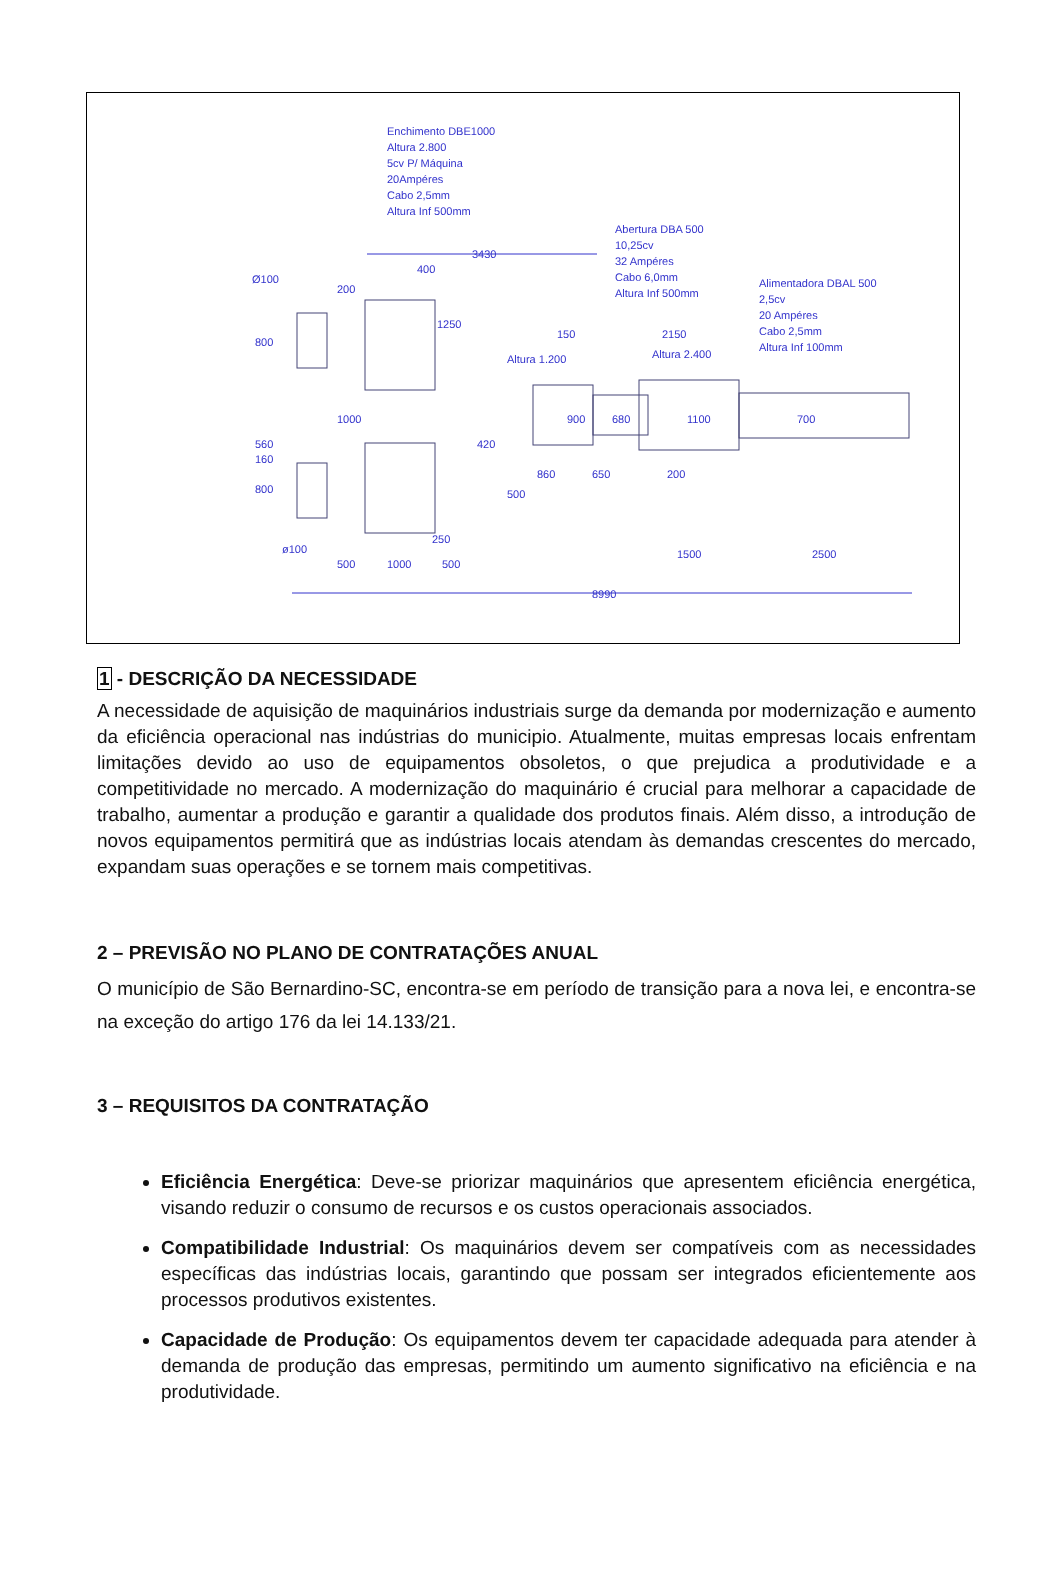Enchimento DBE1000
Altura 2.800
5cv P/ Máquina
20Ampéres
Cabo 2,5mm
Altura Inf 500mm
Abertura DBA 500
10,25cv
32 Ampéres
Cabo 6,0mm
Altura Inf 500mm
Alimentadora DBAL 500
2,5cv
20 Ampéres
Cabo 2,5mm
Altura Inf 100mm
3430
400
Ø100
200
1250
800
150
2150
Altura 2.400
Altura 1.200
1000
900
680
1100
700
560
160
420
800
860
650
200
500
250
ø100
500
1000
500
1500
2500
8990
1 - DESCRIÇÃO DA NECESSIDADE
A necessidade de aquisição de maquinários industriais surge da demanda por modernização e aumento da eficiência operacional nas indústrias do municipio. Atualmente, muitas empresas locais enfrentam limitações devido ao uso de equipamentos obsoletos, o que prejudica a produtividade e a competitividade no mercado. A modernização do maquinário é crucial para melhorar a capacidade de trabalho, aumentar a produção e garantir a qualidade dos produtos finais. Além disso, a introdução de novos equipamentos permitirá que as indústrias locais atendam às demandas crescentes do mercado, expandam suas operações e se tornem mais competitivas.
2 – PREVISÃO NO PLANO DE CONTRATAÇÕES ANUAL
O município de São Bernardino-SC, encontra-se em período de transição para a nova lei, e encontra-se na exceção do artigo 176 da lei 14.133/21.
3 – REQUISITOS DA CONTRATAÇÃO
Eficiência Energética: Deve-se priorizar maquinários que apresentem eficiência energética, visando reduzir o consumo de recursos e os custos operacionais associados.
Compatibilidade Industrial: Os maquinários devem ser compatíveis com as necessidades específicas das indústrias locais, garantindo que possam ser integrados eficientemente aos processos produtivos existentes.
Capacidade de Produção: Os equipamentos devem ter capacidade adequada para atender à demanda de produção das empresas, permitindo um aumento significativo na eficiência e na produtividade.